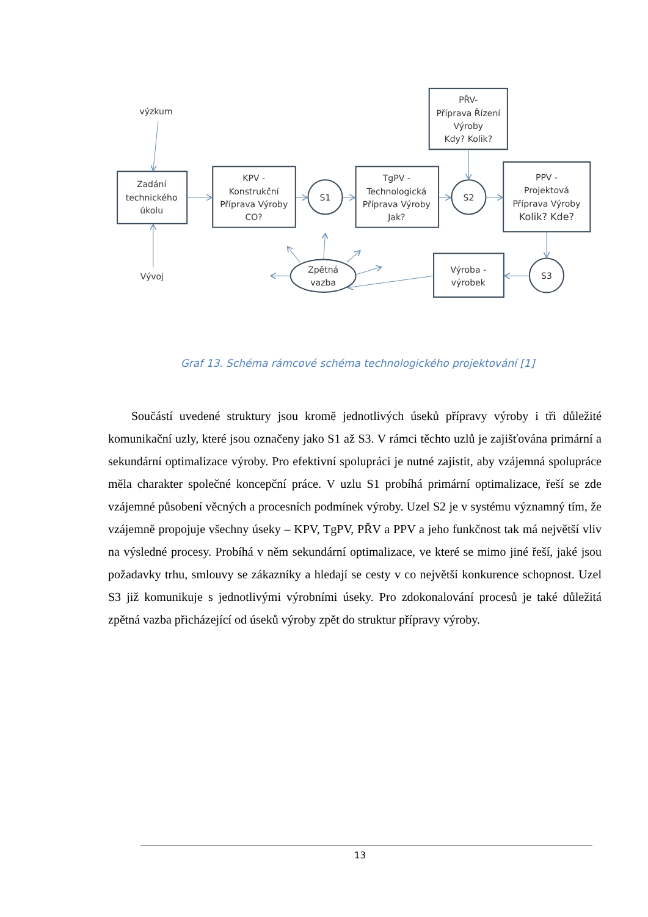výzkum
Zadání
technického
úkolu
KPV -
Konstrukční
Příprava Výroby
CO?
S1
TgPV -
Technologická
Příprava Výroby
Jak?
S2
PŘV-
Příprava Řízení
Výroby
Kdy? Kolik?
PPV -
Projektová
Příprava Výroby
Kolik? Kde?
S3
Výroba -
výrobek
Zpětná
vazba
Vývoj
Graf 13. Schéma rámcové schéma technologického projektování [1]
Součástí uvedené struktury jsou kromě jednotlivých úseků přípravy výroby i tři důležité komunikační uzly, které jsou označeny jako S1 až S3. V rámci těchto uzlů je zajišťována primární a sekundární optimalizace výroby. Pro efektivní spolupráci je nutné zajistit, aby vzájemná spolupráce měla charakter společné koncepční práce. V uzlu S1 probíhá primární optimalizace, řeší se zde vzájemné působení věcných a procesních podmínek výroby. Uzel S2 je v systému významný tím, že vzájemně propojuje všechny úseky – KPV, TgPV, PŘV a PPV a jeho funkčnost tak má největší vliv na výsledné procesy. Probíhá v něm sekundární optimalizace, ve které se mimo jiné řeší, jaké jsou požadavky trhu, smlouvy se zákazníky a hledají se cesty v co největší konkurence schopnost. Uzel S3 již komunikuje s jednotlivými výrobními úseky. Pro zdokonalování procesů je také důležitá zpětná vazba přicházející od úseků výroby zpět do struktur přípravy výroby.
13